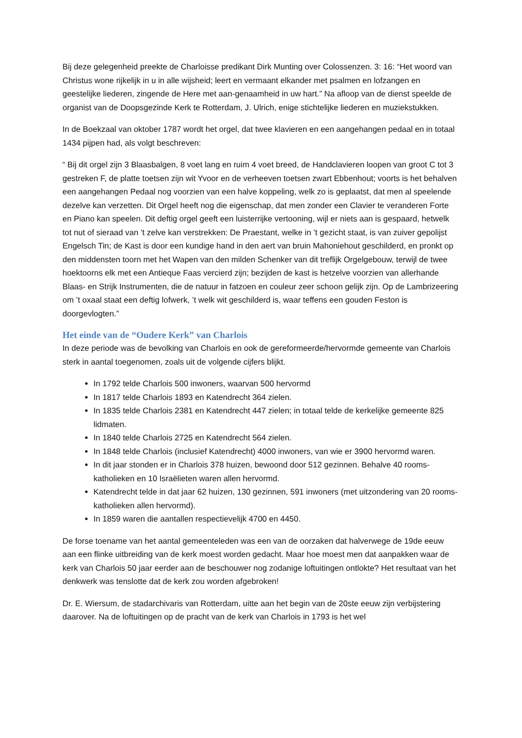Bij deze gelegenheid preekte de Charloisse predikant Dirk Munting over Colossenzen. 3: 16: “Het woord van Christus wone rijkelijk in u in alle wijsheid; leert en vermaant elkander met psalmen en lofzangen en geestelijke liederen, zingende de Here met aan-genaamheid in uw hart.” Na afloop van de dienst speelde de organist van de Doopsgezinde Kerk te Rotterdam, J. Ulrich, enige stichtelijke liederen en muziekstukken.
In de Boekzaal van oktober 1787 wordt het orgel, dat twee klavieren en een aangehangen pedaal en in totaal 1434 pijpen had, als volgt beschreven:
“ Bij dit orgel zijn 3 Blaasbalgen, 8 voet lang en ruim 4 voet breed, de Handclavieren loopen van groot C tot 3 gestreken F, de platte toetsen zijn wit Yvoor en de verheeven toetsen zwart Ebbenhout; voorts is het behalven een aangehangen Pedaal nog voorzien van een halve koppeling, welk zo is geplaatst, dat men al speelende dezelve kan verzetten. Dit Orgel heeft nog die eigenschap, dat men zonder een Clavier te veranderen Forte en Piano kan speelen. Dit deftig orgel geeft een luisterrijke vertooning, wijl er niets aan is gespaard, hetwelk tot nut of sieraad van ’t zelve kan verstrekken: De Praestant, welke in ’t gezicht staat, is van zuiver gepolijst Engelsch Tin; de Kast is door een kundige hand in den aert van bruin Mahoniehout geschilderd, en pronkt op den middensten toorn met het Wapen van den milden Schenker van dit treflijk Orgelgebouw, terwijl de twee hoektoorns elk met een Antieque Faas vercierd zijn; bezijden de kast is hetzelve voorzien van allerhande Blaas- en Strijk Instrumenten, die de natuur in fatzoen en couleur zeer schoon gelijk zijn. Op de Lambrizeering om ’t oxaal staat een deftig lofwerk, ’t welk wit geschilderd is, waar teffens een gouden Feston is doorgevlogten.”
Het einde van de “Oudere Kerk” van Charlois
In deze periode was de bevolking van Charlois en ook de gereformeerde/hervormde gemeente van Charlois sterk in aantal toegenomen, zoals uit de volgende cijfers blijkt.
In 1792 telde Charlois 500 inwoners, waarvan 500 hervormd
In 1817 telde Charlois 1893 en Katendrecht 364 zielen.
In 1835 telde Charlois 2381 en Katendrecht 447 zielen; in totaal telde de kerkelijke gemeente 825 lidmaten.
In 1840 telde Charlois 2725 en Katendrecht 564 zielen.
In 1848 telde Charlois (inclusief Katendrecht) 4000 inwoners, van wie er 3900 hervormd waren.
In dit jaar stonden er in Charlois 378 huizen, bewoond door 512 gezinnen. Behalve 40 rooms-katholieken en 10 Israëlieten waren allen hervormd.
Katendrecht telde in dat jaar 62 huizen, 130 gezinnen, 591 inwoners (met uitzondering van 20 rooms-katholieken allen hervormd).
In 1859 waren die aantallen respectievelijk 4700 en 4450.
De forse toename van het aantal gemeenteleden was een van de oorzaken dat halverwege de 19de eeuw aan een flinke uitbreiding van de kerk moest worden gedacht. Maar hoe moest men dat aanpakken waar de kerk van Charlois 50 jaar eerder aan de beschouwer nog zodanige loftuitingen ontlokte? Het resultaat van het denkwerk was tenslotte dat de kerk zou worden afgebroken!
Dr. E. Wiersum, de stadarchivaris van Rotterdam, uitte aan het begin van de 20ste eeuw zijn verbijstering daarover. Na de loftuitingen op de pracht van de kerk van Charlois in 1793 is het wel